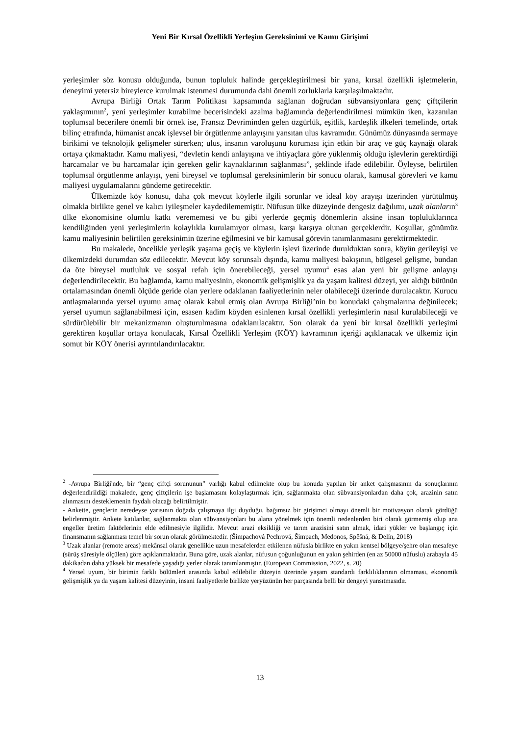Yeni Bir Kırsal Özellikli Yerleşim Gereksinimi ve Kamu Girişimi
yerleşimler söz konusu olduğunda, bunun topluluk halinde gerçekleştirilmesi bir yana, kırsal özellikli işletmelerin, deneyimi yetersiz bireylerce kurulmak istenmesi durumunda dahi önemli zorluklarla karşılaşılmaktadır.
Avrupa Birliği Ortak Tarım Politikası kapsamında sağlanan doğrudan sübvansiyonlara genç çiftçilerin yaklaşımının<sup>2</sup>, yeni yerleşimler kurabilme becerisindeki azalma bağlamında değerlendirilmesi mümkün iken, kazanılan toplumsal becerilere önemli bir örnek ise, Fransız Devriminden gelen özgürlük, eşitlik, kardeşlik ilkeleri temelinde, ortak bilinç etrafında, hümanist ancak işlevsel bir örgütlenme anlayışını yansıtan ulus kavramıdır. Günümüz dünyasında sermaye birikimi ve teknolojik gelişmeler sürerken; ulus, insanın varoluşunu koruması için etkin bir araç ve güç kaynağı olarak ortaya çıkmaktadır. Kamu maliyesi, “devletin kendi anlayışına ve ihtiyaçlara göre yüklenmiş olduğu işlevlerin gerektirdiği harcamalar ve bu harcamalar için gereken gelir kaynaklarının sağlanması”, şeklinde ifade edilebilir. Öyleyse, belirtilen toplumsal örgütlenme anlayışı, yeni bireysel ve toplumsal gereksinimlerin bir sonucu olarak, kamusal görevleri ve kamu maliyesi uygulamalarını gündeme getirecektir.
Ülkemizde köy konusu, daha çok mevcut köylerle ilgili sorunlar ve ideal köy arayışı üzerinden yürütülmüş olmakla birlikte genel ve kalıcı iyileşmeler kaydedilememiştir. Nüfusun ülke düzeyinde dengesiz dağılımı, uzak alanların<sup>3</sup> ülke ekonomisine olumlu katkı verememesi ve bu gibi yerlerde geçmiş dönemlerin aksine insan topluluklarınca kendiliğinden yeni yerleşimlerin kolaylıkla kurulamıyor olması, karşı karşıya olunan gerçeklerdir. Koşullar, günümüz kamu maliyesinin belirtilen gereksinimin üzerine eğilmesini ve bir kamusal görevin tanımlanmasını gerektirmektedir.
Bu makalede, öncelikle yerleşik yaşama geçiş ve köylerin işlevi üzerinde durulduktan sonra, köyün gerileyişi ve ülkemizdeki durumdan söz edilecektir. Mevcut köy sorunsalı dışında, kamu maliyesi bakışının, bölgesel gelişme, bundan da öte bireysel mutluluk ve sosyal refah için önerebileceği, yersel uyumu<sup>4</sup> esas alan yeni bir gelişme anlayışı değerlendirilecektir. Bu bağlamda, kamu maliyesinin, ekonomik gelişmişlik ya da yaşam kalitesi düzeyi, yer aldığı bütünün ortalamasından önemli ölçüde geride olan yerlere odaklanan faaliyetlerinin neler olabileceği üzerinde durulacaktır. Kurucu antlaşmalarında yersel uyumu amaç olarak kabul etmiş olan Avrupa Birliği’nin bu konudaki çalışmalarına değinilecek; yersel uyumun sağlanabilmesi için, esasen kadim köyden esinlenen kırsal özellikli yerleşimlerin nasıl kurulabileceği ve sürdürülebilir bir mekanizmanın oluşturulmasına odaklanılacaktır. Son olarak da yeni bir kırsal özellikli yerleşimi gerektiren koşullar ortaya konulacak, Kırsal Özellikli Yerleşim (KÖY) kavramının içeriği açıklanacak ve ülkemiz için somut bir KÖY önerisi ayrıntılandırılacaktır.
<sup>2</sup> -Avrupa Birliği'nde, bir “genç çiftçi sorununun” varlığı kabul edilmekte olup bu konuda yapılan bir anket çalışmasının da sonuçlarının değerlendirildiği makalede, genç çiftçilerin işe başlamasını kolaylaştırmak için, sağlanmakta olan sübvansiyonlardan daha çok, arazinin satın alınmasını desteklemenin faydalı olacağı belirtilmiştir.
- Ankette, gençlerin neredeyse yarısının doğada çalışmaya ilgi duyduğu, bağımsız bir girişimci olmayı önemli bir motivasyon olarak gördüğü belirlenmiştir. Ankete katılanlar, sağlanmakta olan sübvansiyonları bu alana yönelmek için önemli nedenlerden biri olarak görmemiş olup ana engeller üretim faktörlerinin elde edilmesiyle ilgilidir. Mevcut arazi eksikliği ve tarım arazisini satın almak, idari yükler ve başlangıç için finansmanın sağlanması temel bir sorun olarak görülmektedir. (Šimpachová Pechrová, Šimpach, Medonos, Spěšná, & Delín, 2018)
<sup>3</sup> Uzak alanlar (remote areas) mekânsal olarak genellikle uzun mesafelerden etkilenen nüfusla birlikte en yakın kentsel bölgeye/şehre olan mesafeye (sürüş süresiyle ölçülen) göre açıklanmaktadır. Buna göre, uzak alanlar, nüfusun çoğunluğunun en yakın şehirden (en az 50000 nüfuslu) arabayla 45 dakikadan daha yüksek bir mesafede yaşadığı yerler olarak tanımlanmıştır. (European Commission, 2022, s. 20)
<sup>4</sup> Yersel uyum, bir birimin farklı bölümleri arasında kabul edilebilir düzeyin üzerinde yaşam standardı farklılıklarının olmaması, ekonomik gelişmişlik ya da yaşam kalitesi düzeyinin, insani faaliyetlerle birlikte yeryüzünün her parçasında belli bir dengeyi yansıtmasıdır.
13